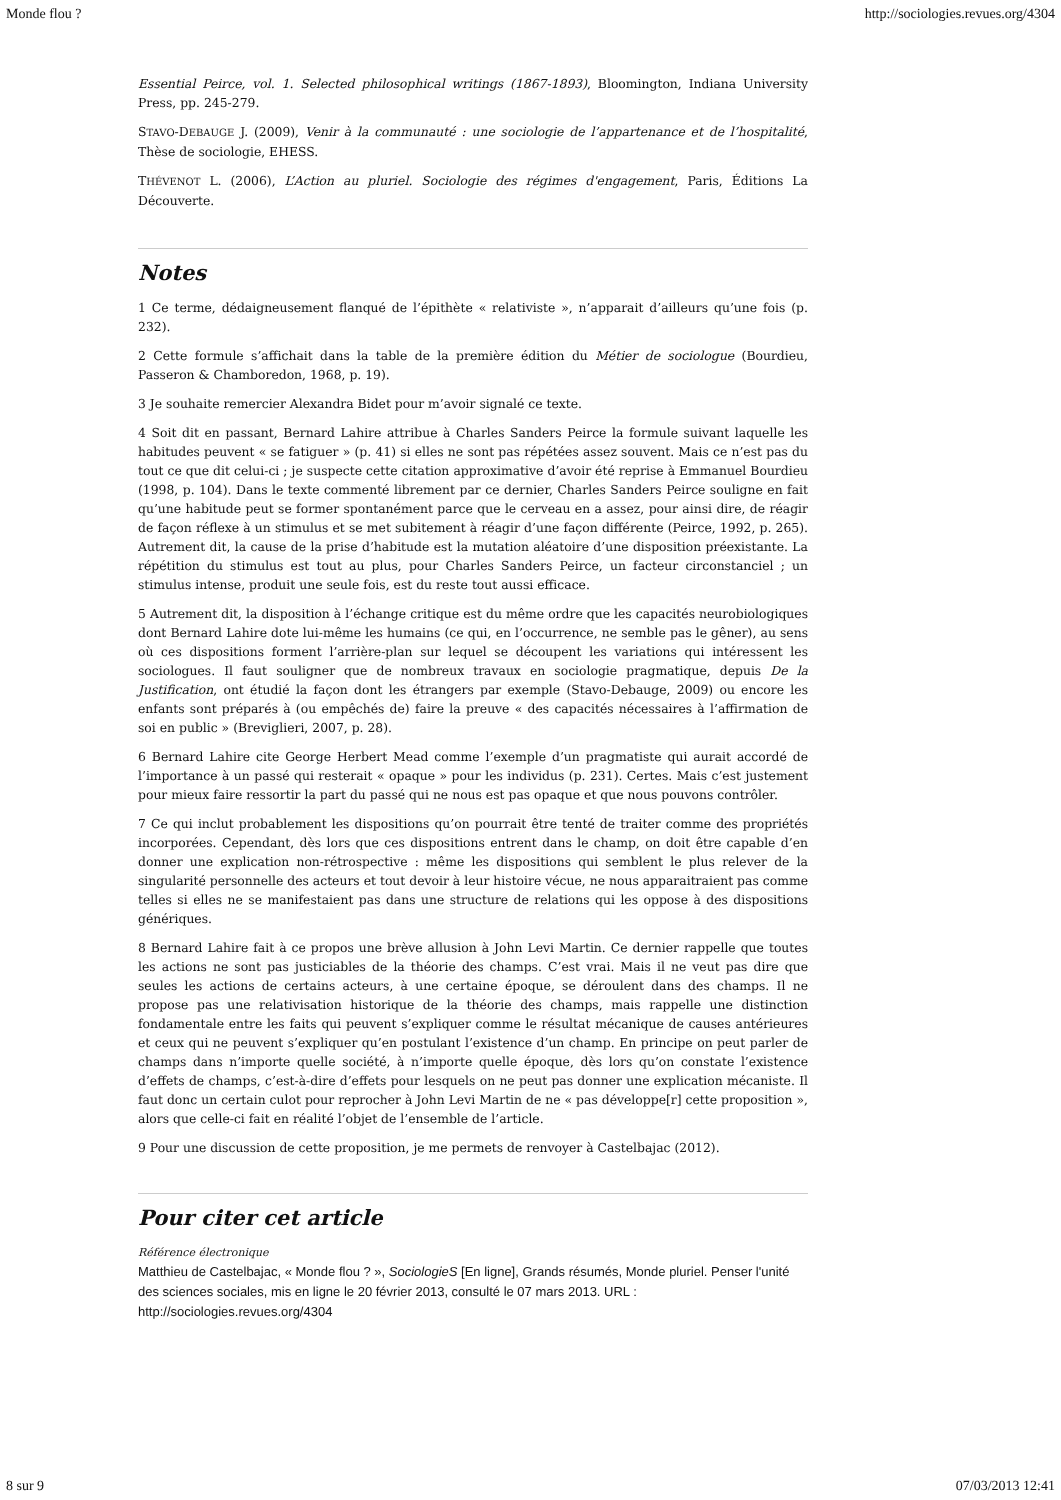Monde flou ? http://sociologies.revues.org/4304
Essential Peirce, vol. 1. Selected philosophical writings (1867-1893), Bloomington, Indiana University Press, pp. 245-279.
STAVO-DEBAUGE J. (2009), Venir à la communauté : une sociologie de l’appartenance et de l’hospitalité, Thèse de sociologie, EHESS.
THÉVENOT L. (2006), L’Action au pluriel. Sociologie des régimes d'engagement, Paris, Éditions La Découverte.
Notes
1 Ce terme, dédaigneusement flanqué de l’épithète « relativiste », n’apparait d’ailleurs qu’une fois (p. 232).
2 Cette formule s’affichait dans la table de la première édition du Métier de sociologue (Bourdieu, Passeron & Chamboredon, 1968, p. 19).
3 Je souhaite remercier Alexandra Bidet pour m’avoir signalé ce texte.
4 Soit dit en passant, Bernard Lahire attribue à Charles Sanders Peirce la formule suivant laquelle les habitudes peuvent « se fatiguer » (p. 41) si elles ne sont pas répétées assez souvent. Mais ce n’est pas du tout ce que dit celui-ci ; je suspecte cette citation approximative d’avoir été reprise à Emmanuel Bourdieu (1998, p. 104). Dans le texte commenté librement par ce dernier, Charles Sanders Peirce souligne en fait qu’une habitude peut se former spontanément parce que le cerveau en a assez, pour ainsi dire, de réagir de façon réflexe à un stimulus et se met subitement à réagir d’une façon différente (Peirce, 1992, p. 265). Autrement dit, la cause de la prise d’habitude est la mutation aléatoire d’une disposition préexistante. La répétition du stimulus est tout au plus, pour Charles Sanders Peirce, un facteur circonstanciel ; un stimulus intense, produit une seule fois, est du reste tout aussi efficace.
5 Autrement dit, la disposition à l’échange critique est du même ordre que les capacités neurobiologiques dont Bernard Lahire dote lui-même les humains (ce qui, en l’occurrence, ne semble pas le gêner), au sens où ces dispositions forment l’arrière-plan sur lequel se découpent les variations qui intéressent les sociologues. Il faut souligner que de nombreux travaux en sociologie pragmatique, depuis De la Justification, ont étudié la façon dont les étrangers par exemple (Stavo-Debauge, 2009) ou encore les enfants sont préparés à (ou empêchés de) faire la preuve « des capacités nécessaires à l’affirmation de soi en public » (Breviglieri, 2007, p. 28).
6 Bernard Lahire cite George Herbert Mead comme l’exemple d’un pragmatiste qui aurait accordé de l’importance à un passé qui resterait « opaque » pour les individus (p. 231). Certes. Mais c’est justement pour mieux faire ressortir la part du passé qui ne nous est pas opaque et que nous pouvons contrôler.
7 Ce qui inclut probablement les dispositions qu’on pourrait être tenté de traiter comme des propriétés incorporées. Cependant, dès lors que ces dispositions entrent dans le champ, on doit être capable d’en donner une explication non-rétrospective : même les dispositions qui semblent le plus relever de la singularité personnelle des acteurs et tout devoir à leur histoire vécue, ne nous apparaitraient pas comme telles si elles ne se manifestaient pas dans une structure de relations qui les oppose à des dispositions génériques.
8 Bernard Lahire fait à ce propos une brève allusion à John Levi Martin. Ce dernier rappelle que toutes les actions ne sont pas justiciables de la théorie des champs. C’est vrai. Mais il ne veut pas dire que seules les actions de certains acteurs, à une certaine époque, se déroulent dans des champs. Il ne propose pas une relativisation historique de la théorie des champs, mais rappelle une distinction fondamentale entre les faits qui peuvent s’expliquer comme le résultat mécanique de causes antérieures et ceux qui ne peuvent s’expliquer qu’en postulant l’existence d’un champ. En principe on peut parler de champs dans n’importe quelle société, à n’importe quelle époque, dès lors qu’on constate l’existence d’effets de champs, c’est-à-dire d’effets pour lesquels on ne peut pas donner une explication mécaniste. Il faut donc un certain culot pour reprocher à John Levi Martin de ne « pas développe[r] cette proposition », alors que celle-ci fait en réalité l’objet de l’ensemble de l’article.
9 Pour une discussion de cette proposition, je me permets de renvoyer à Castelbajac (2012).
Pour citer cet article
Référence électronique
Matthieu de Castelbajac, « Monde flou ? », SociologieS [En ligne], Grands résumés, Monde pluriel. Penser l'unité des sciences sociales, mis en ligne le 20 février 2013, consulté le 07 mars 2013. URL : http://sociologies.revues.org/4304
8 sur 9 07/03/2013 12:41